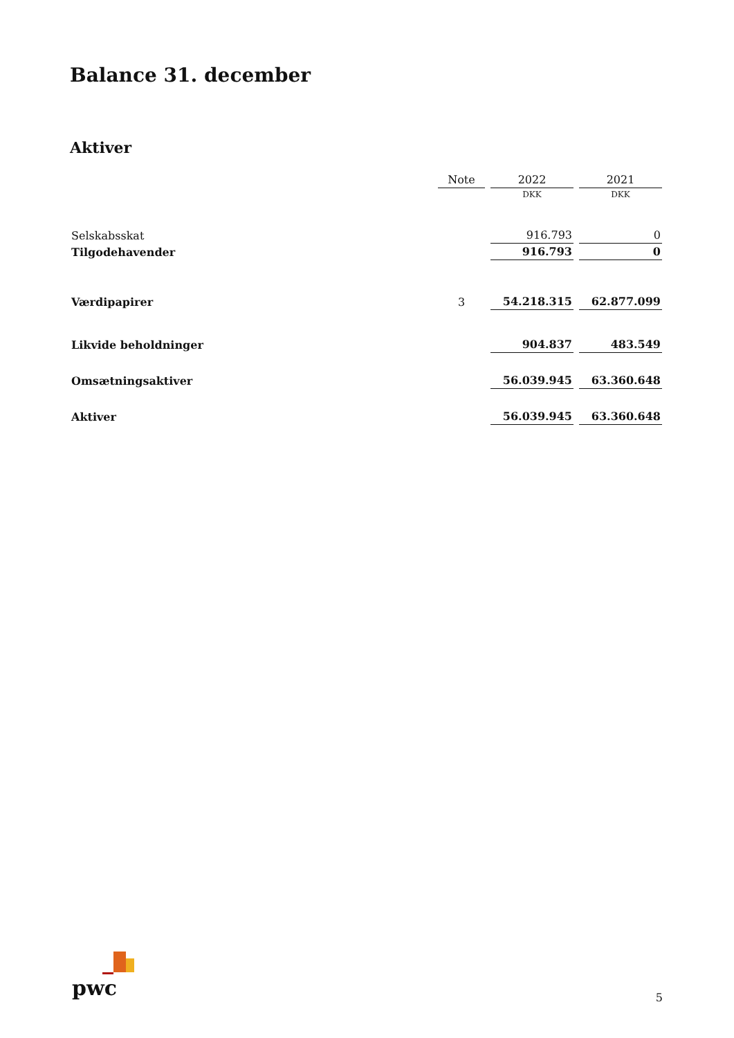Balance 31. december
Aktiver
| | Note | 2022 | 2021 |
| --- | --- | --- | --- |
| | | DKK | DKK |
| Selskabsskat | | 916.793 | 0 |
| Tilgodehavender | | 916.793 | 0 |
| Værdipapirer | 3 | 54.218.315 | 62.877.099 |
| Likvide beholdninger | | 904.837 | 483.549 |
| Omsætningsaktiver | | 56.039.945 | 63.360.648 |
| Aktiver | | 56.039.945 | 63.360.648 |
pwc 5